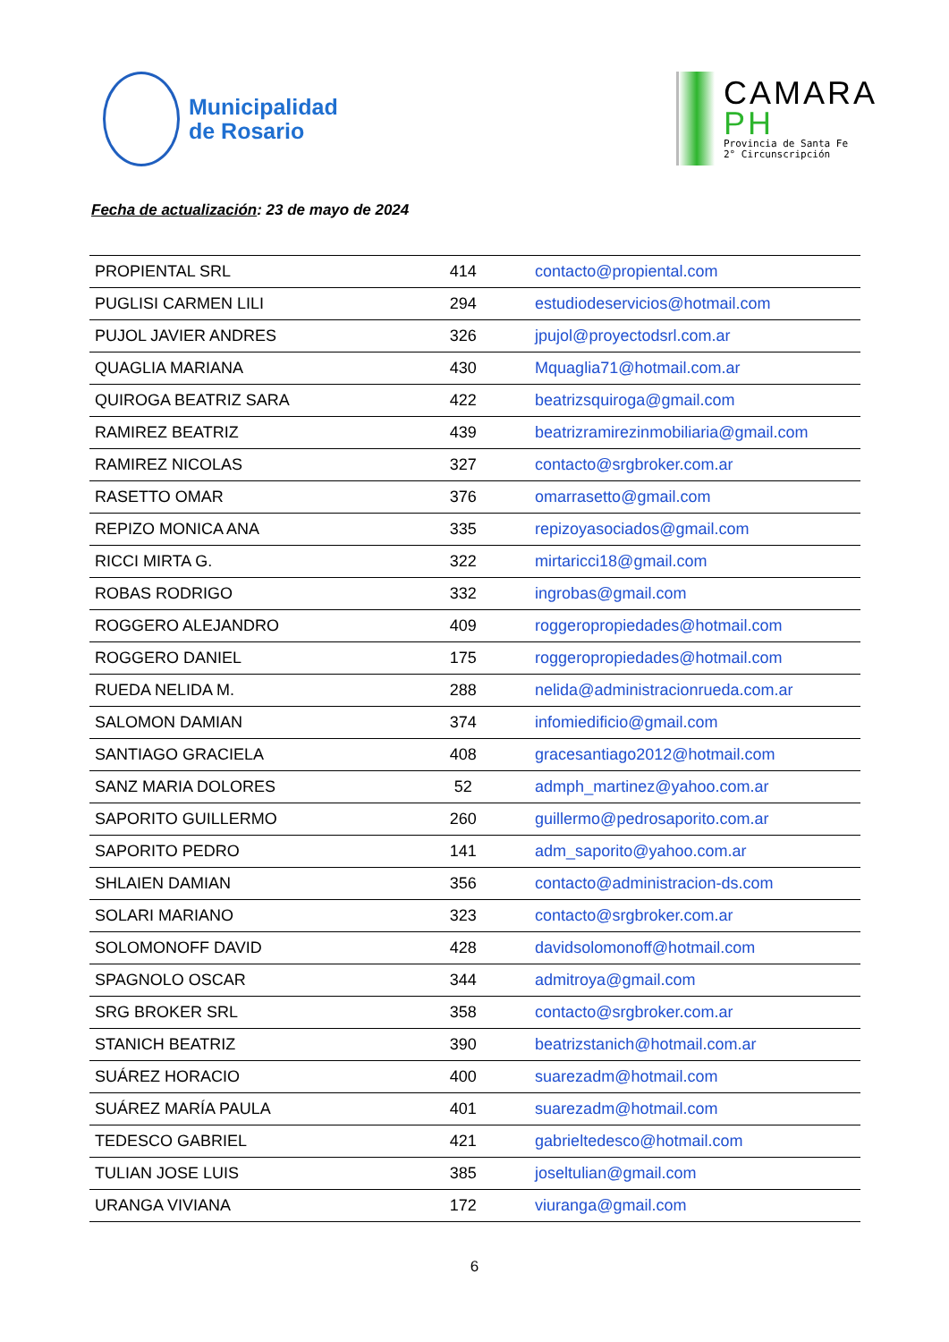Municipalidad
de Rosario
CAMARA
PH
Provincia de Santa Fe
2° Circunscripción
Fecha de actualización: 23 de mayo de 2024
| PROPIENTAL SRL | 414 | contacto@propiental.com |
| PUGLISI CARMEN LILI | 294 | estudiodeservicios@hotmail.com |
| PUJOL JAVIER ANDRES | 326 | jpujol@proyectodsrl.com.ar |
| QUAGLIA MARIANA | 430 | Mquaglia71@hotmail.com.ar |
| QUIROGA BEATRIZ SARA | 422 | beatrizsquiroga@gmail.com |
| RAMIREZ BEATRIZ | 439 | beatrizramirezinmobiliaria@gmail.com |
| RAMIREZ NICOLAS | 327 | contacto@srgbroker.com.ar |
| RASETTO OMAR | 376 | omarrasetto@gmail.com |
| REPIZO MONICA ANA | 335 | repizoyasociados@gmail.com |
| RICCI MIRTA G. | 322 | mirtaricci18@gmail.com |
| ROBAS RODRIGO | 332 | ingrobas@gmail.com |
| ROGGERO ALEJANDRO | 409 | roggeropropiedades@hotmail.com |
| ROGGERO DANIEL | 175 | roggeropropiedades@hotmail.com |
| RUEDA NELIDA M. | 288 | nelida@administracionrueda.com.ar |
| SALOMON DAMIAN | 374 | infomiedificio@gmail.com |
| SANTIAGO GRACIELA | 408 | gracesantiago2012@hotmail.com |
| SANZ MARIA DOLORES | 52 | admph_martinez@yahoo.com.ar |
| SAPORITO GUILLERMO | 260 | guillermo@pedrosaporito.com.ar |
| SAPORITO PEDRO | 141 | adm_saporito@yahoo.com.ar |
| SHLAIEN DAMIAN | 356 | contacto@administracion-ds.com |
| SOLARI MARIANO | 323 | contacto@srgbroker.com.ar |
| SOLOMONOFF DAVID | 428 | davidsolomonoff@hotmail.com |
| SPAGNOLO OSCAR | 344 | admitroya@gmail.com |
| SRG BROKER SRL | 358 | contacto@srgbroker.com.ar |
| STANICH BEATRIZ | 390 | beatrizstanich@hotmail.com.ar |
| SUÁREZ HORACIO | 400 | suarezadm@hotmail.com |
| SUÁREZ MARÍA PAULA | 401 | suarezadm@hotmail.com |
| TEDESCO GABRIEL | 421 | gabrieltedesco@hotmail.com |
| TULIAN JOSE LUIS | 385 | joseltulian@gmail.com |
| URANGA VIVIANA | 172 | viuranga@gmail.com |
6